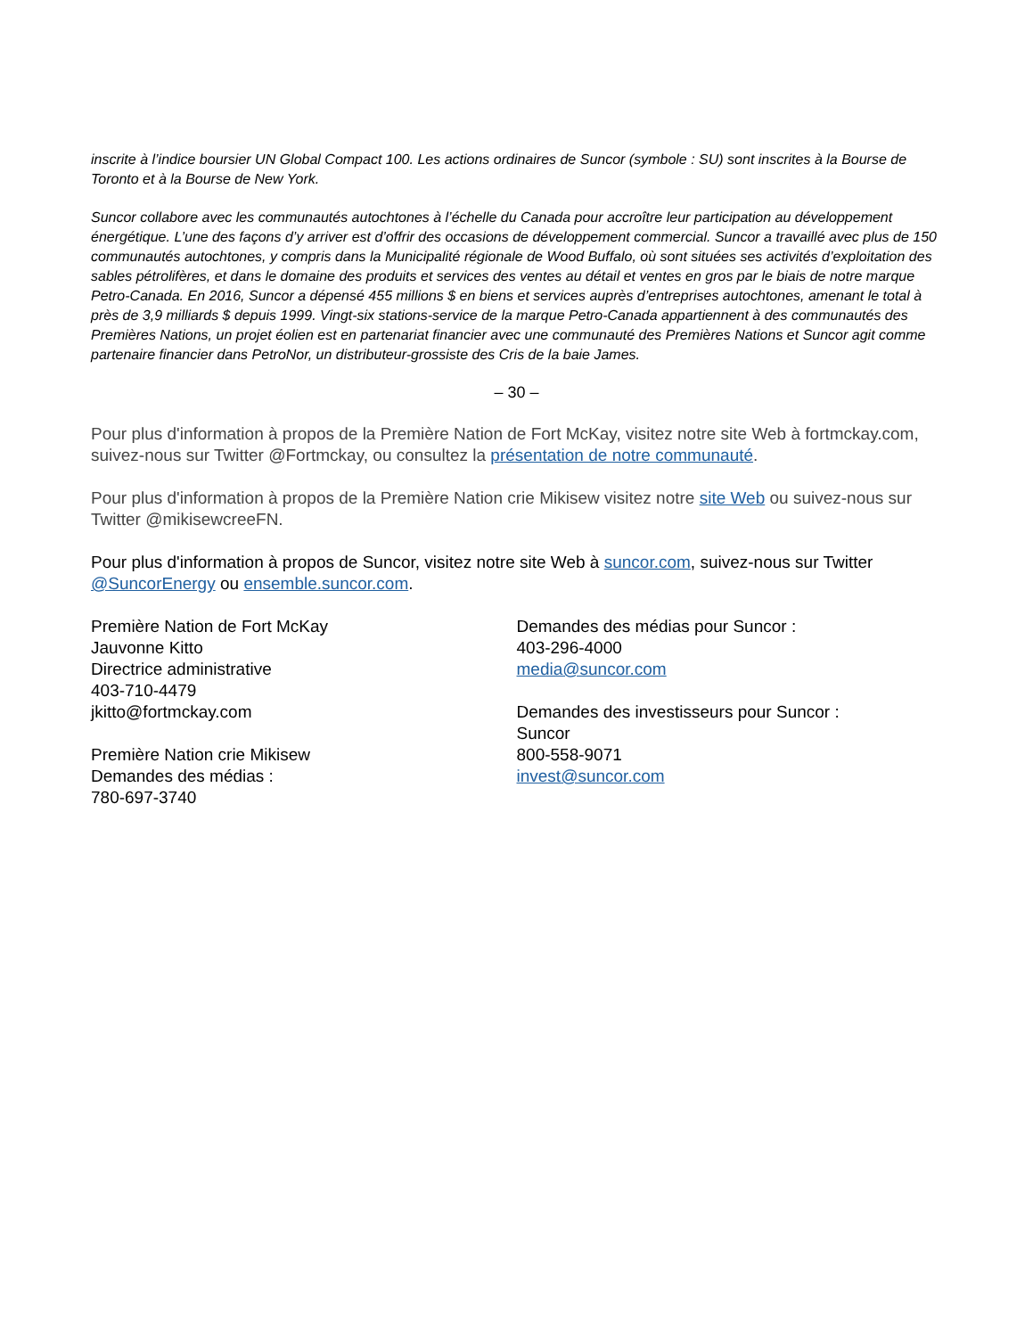inscrite à l’indice boursier UN Global Compact 100. Les actions ordinaires de Suncor (symbole : SU) sont inscrites à la Bourse de Toronto et à la Bourse de New York.
Suncor collabore avec les communautés autochtones à l’échelle du Canada pour accroître leur participation au développement énergétique. L’une des façons d’y arriver est d’offrir des occasions de développement commercial. Suncor a travaillé avec plus de 150 communautés autochtones, y compris dans la Municipalité régionale de Wood Buffalo, où sont situées ses activités d’exploitation des sables pétrolifères, et dans le domaine des produits et services des ventes au détail et ventes en gros par le biais de notre marque Petro-Canada. En 2016, Suncor a dépensé 455 millions $ en biens et services auprès d’entreprises autochtones, amenant le total à près de 3,9 milliards $ depuis 1999. Vingt-six stations-service de la marque Petro-Canada appartiennent à des communautés des Premières Nations, un projet éolien est en partenariat financier avec une communauté des Premières Nations et Suncor agit comme partenaire financier dans PetroNor, un distributeur-grossiste des Cris de la baie James.
– 30 –
Pour plus d'information à propos de la Première Nation de Fort McKay, visitez notre site Web à fortmckay.com, suivez-nous sur Twitter @Fortmckay, ou consultez la présentation de notre communauté.
Pour plus d'information à propos de la Première Nation crie Mikisew visitez notre site Web ou suivez-nous sur Twitter @mikisewcreeFN.
Pour plus d'information à propos de Suncor, visitez notre site Web à suncor.com, suivez-nous sur Twitter @SuncorEnergy ou ensemble.suncor.com.
Première Nation de Fort McKay
Jauvonne Kitto
Directrice administrative
403-710-4479
jkitto@fortmckay.com
Première Nation crie Mikisew
Demandes des médias :
780-697-3740
Demandes des médias pour Suncor :
403-296-4000
media@suncor.com
Demandes des investisseurs pour Suncor :
Suncor
800-558-9071
invest@suncor.com